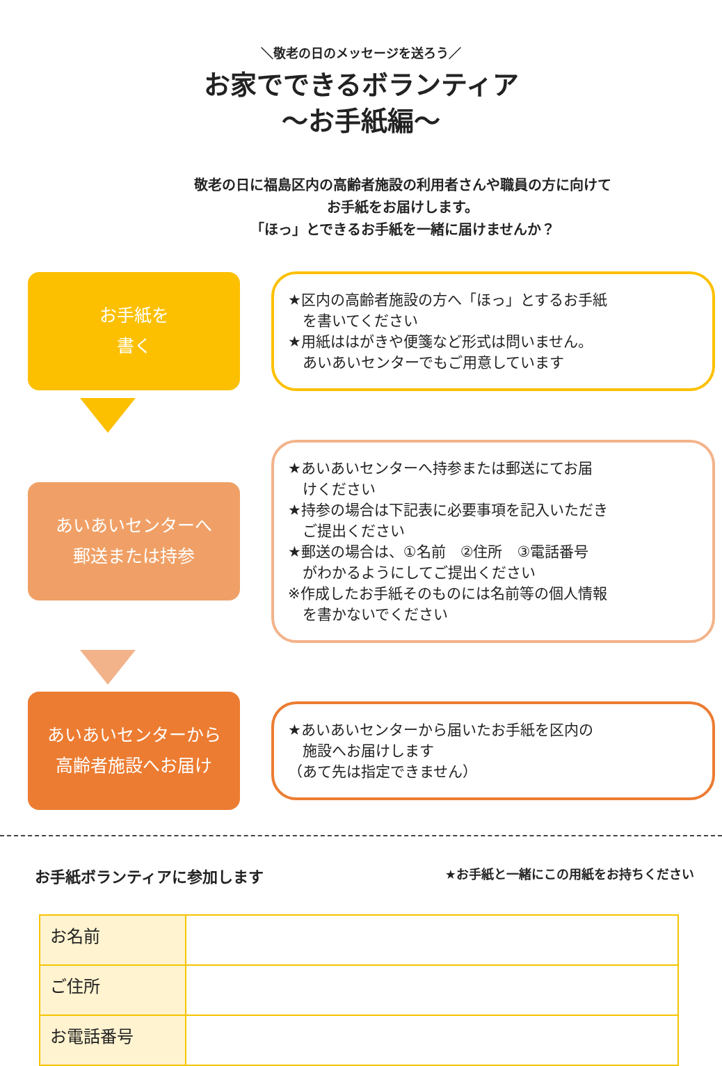＼敬老の日のメッセージを送ろう／
お家でできるボランティア
～お手紙編～
敬老の日に福島区内の高齢者施設の利用者さんや職員の方に向けて
お手紙をお届けします。
「ほっ」とできるお手紙を一緒に届けませんか？
お手紙を
書く
★区内の高齢者施設の方へ「ほっ」とするお手紙
　を書いてください
★用紙ははがきや便箋など形式は問いません。
　あいあいセンターでもご用意しています
あいあいセンターへ
郵送または持参
★あいあいセンターへ持参または郵送にてお届
　けください
★持参の場合は下記表に必要事項を記入いただき
　ご提出ください
★郵送の場合は、①名前　②住所　③電話番号
　がわかるようにしてご提出ください
※作成したお手紙そのものには名前等の個人情報
　を書かないでください
あいあいセンターから
高齢者施設へお届け
★あいあいセンターから届いたお手紙を区内の
　施設へお届けします
（あて先は指定できません）
お手紙ボランティアに参加します ★お手紙と一緒にこの用紙をお持ちください
| お名前 | |
| ご住所 | |
| お電話番号 | |